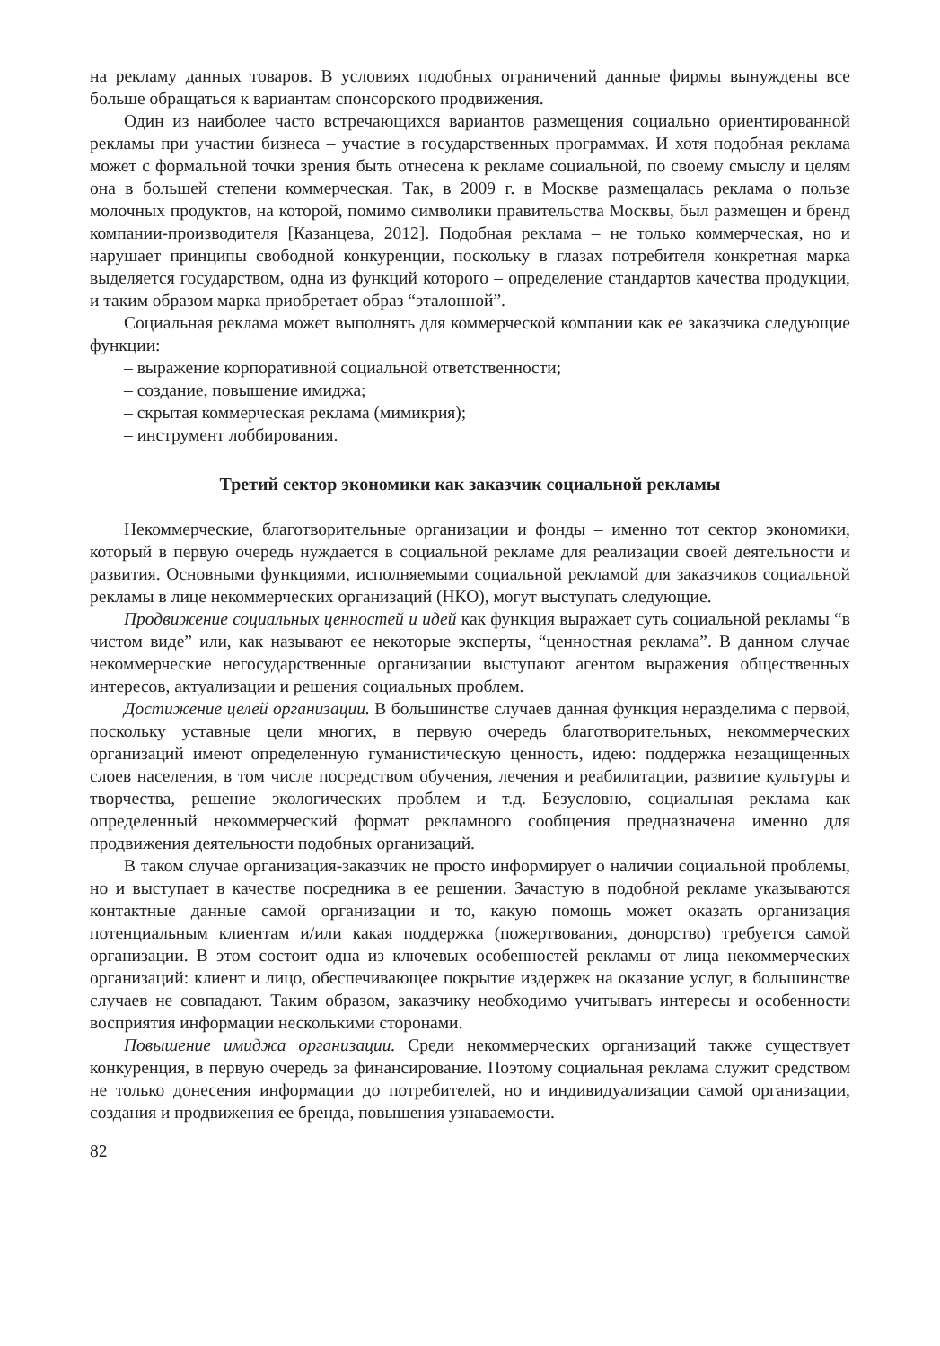на рекламу данных товаров. В условиях подобных ограничений данные фирмы вынуждены все больше обращаться к вариантам спонсорского продвижения.
Один из наиболее часто встречающихся вариантов размещения социально ориентированной рекламы при участии бизнеса – участие в государственных программах. И хотя подобная реклама может с формальной точки зрения быть отнесена к рекламе социальной, по своему смыслу и целям она в большей степени коммерческая. Так, в 2009 г. в Москве размещалась реклама о пользе молочных продуктов, на которой, помимо символики правительства Москвы, был размещен и бренд компании-производителя [Казанцева, 2012]. Подобная реклама – не только коммерческая, но и нарушает принципы свободной конкуренции, поскольку в глазах потребителя конкретная марка выделяется государством, одна из функций которого – определение стандартов качества продукции, и таким образом марка приобретает образ “эталонной”.
Социальная реклама может выполнять для коммерческой компании как ее заказчика следующие функции:
– выражение корпоративной социальной ответственности;
– создание, повышение имиджа;
– скрытая коммерческая реклама (мимикрия);
– инструмент лоббирования.
Третий сектор экономики как заказчик социальной рекламы
Некоммерческие, благотворительные организации и фонды – именно тот сектор экономики, который в первую очередь нуждается в социальной рекламе для реализации своей деятельности и развития. Основными функциями, исполняемыми социальной рекламой для заказчиков социальной рекламы в лице некоммерческих организаций (НКО), могут выступать следующие.
Продвижение социальных ценностей и идей как функция выражает суть социальной рекламы “в чистом виде” или, как называют ее некоторые эксперты, “ценностная реклама”. В данном случае некоммерческие негосударственные организации выступают агентом выражения общественных интересов, актуализации и решения социальных проблем.
Достижение целей организации. В большинстве случаев данная функция неразделима с первой, поскольку уставные цели многих, в первую очередь благотворительных, некоммерческих организаций имеют определенную гуманистическую ценность, идею: поддержка незащищенных слоев населения, в том числе посредством обучения, лечения и реабилитации, развитие культуры и творчества, решение экологических проблем и т.д. Безусловно, социальная реклама как определенный некоммерческий формат рекламного сообщения предназначена именно для продвижения деятельности подобных организаций.
В таком случае организация-заказчик не просто информирует о наличии социальной проблемы, но и выступает в качестве посредника в ее решении. Зачастую в подобной рекламе указываются контактные данные самой организации и то, какую помощь может оказать организация потенциальным клиентам и/или какая поддержка (пожертвования, донорство) требуется самой организации. В этом состоит одна из ключевых особенностей рекламы от лица некоммерческих организаций: клиент и лицо, обеспечивающее покрытие издержек на оказание услуг, в большинстве случаев не совпадают. Таким образом, заказчику необходимо учитывать интересы и особенности восприятия информации несколькими сторонами.
Повышение имиджа организации. Среди некоммерческих организаций также существует конкуренция, в первую очередь за финансирование. Поэтому социальная реклама служит средством не только донесения информации до потребителей, но и индивидуализации самой организации, создания и продвижения ее бренда, повышения узнаваемости.
82